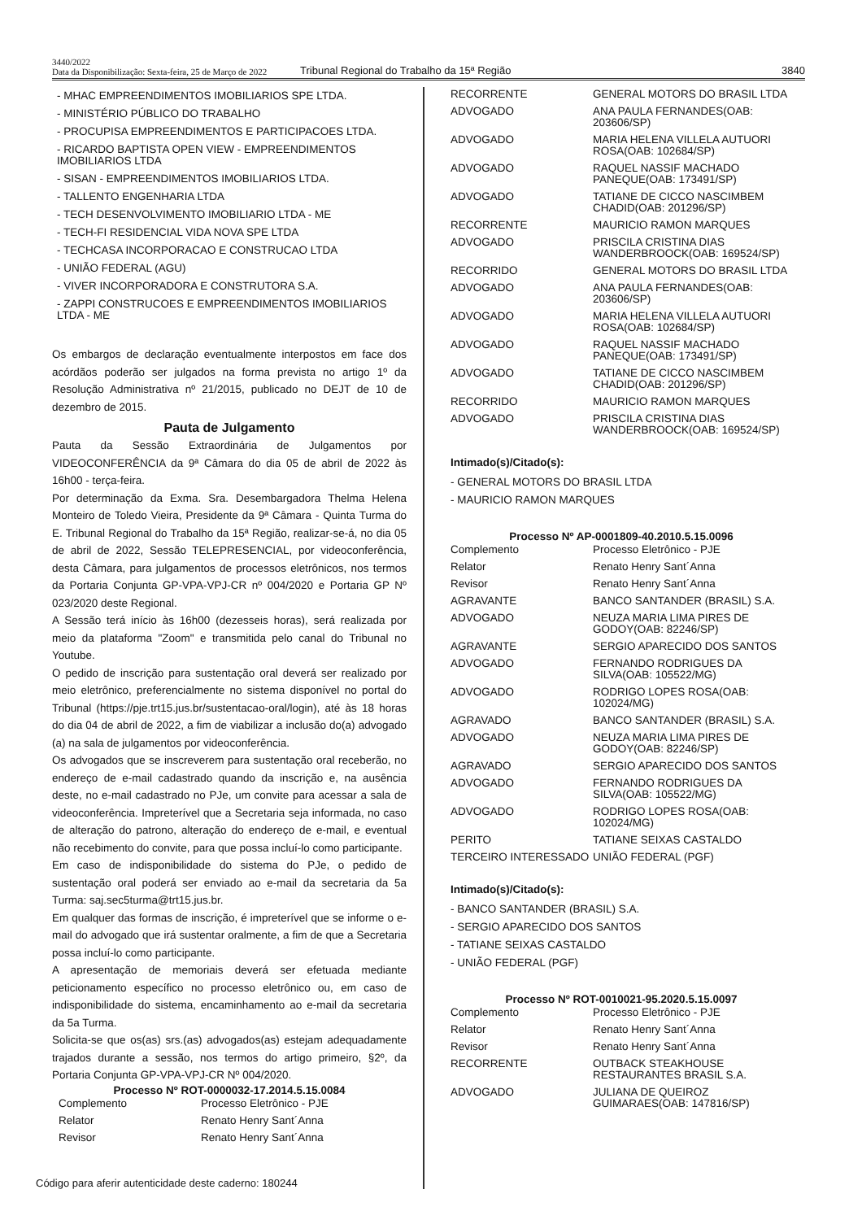3440/2022
Data da Disponibilização: Sexta-feira, 25 de Março de 2022
Tribunal Regional do Trabalho da 15ª Região
3840
- MHAC EMPREENDIMENTOS IMOBILIARIOS SPE LTDA.
- MINISTÉRIO PÚBLICO DO TRABALHO
- PROCUPISA EMPREENDIMENTOS E PARTICIPACOES LTDA.
- RICARDO BAPTISTA OPEN VIEW - EMPREENDIMENTOS IMOBILIARIOS LTDA
- SISAN - EMPREENDIMENTOS IMOBILIARIOS LTDA.
- TALLENTO ENGENHARIA LTDA
- TECH DESENVOLVIMENTO IMOBILIARIO LTDA - ME
- TECH-FI RESIDENCIAL VIDA NOVA SPE LTDA
- TECHCASA INCORPORACAO E CONSTRUCAO LTDA
- UNIÃO FEDERAL (AGU)
- VIVER INCORPORADORA E CONSTRUTORA S.A.
- ZAPPI CONSTRUCOES E EMPREENDIMENTOS IMOBILIARIOS LTDA - ME
Os embargos de declaração eventualmente interpostos em face dos acórdãos poderão ser julgados na forma prevista no artigo 1º da Resolução Administrativa nº 21/2015, publicado no DEJT de 10 de dezembro de 2015.
Pauta de Julgamento
Pauta da Sessão Extraordinária de Julgamentos por VIDEOCONFERÊNCIA da 9ª Câmara do dia 05 de abril de 2022 às 16h00 - terça-feira.
Por determinação da Exma. Sra. Desembargadora Thelma Helena Monteiro de Toledo Vieira, Presidente da 9ª Câmara - Quinta Turma do E. Tribunal Regional do Trabalho da 15ª Região, realizar-se-á, no dia 05 de abril de 2022, Sessão TELEPRESENCIAL, por videoconferência, desta Câmara, para julgamentos de processos eletrônicos, nos termos da Portaria Conjunta GP-VPA-VPJ-CR nº 004/2020 e Portaria GP Nº 023/2020 deste Regional.
A Sessão terá início às 16h00 (dezesseis horas), será realizada por meio da plataforma "Zoom" e transmitida pelo canal do Tribunal no Youtube.
O pedido de inscrição para sustentação oral deverá ser realizado por meio eletrônico, preferencialmente no sistema disponível no portal do Tribunal (https://pje.trt15.jus.br/sustentacao-oral/login), até às 18 horas do dia 04 de abril de 2022, a fim de viabilizar a inclusão do(a) advogado (a) na sala de julgamentos por videoconferência.
Os advogados que se inscreverem para sustentação oral receberão, no endereço de e-mail cadastrado quando da inscrição e, na ausência deste, no e-mail cadastrado no PJe, um convite para acessar a sala de videoconferência. Impreterível que a Secretaria seja informada, no caso de alteração do patrono, alteração do endereço de e-mail, e eventual não recebimento do convite, para que possa incluí-lo como participante.
Em caso de indisponibilidade do sistema do PJe, o pedido de sustentação oral poderá ser enviado ao e-mail da secretaria da 5a Turma: saj.sec5turma@trt15.jus.br.
Em qualquer das formas de inscrição, é impreterível que se informe o e-mail do advogado que irá sustentar oralmente, a fim de que a Secretaria possa incluí-lo como participante.
A apresentação de memoriais deverá ser efetuada mediante peticionamento específico no processo eletrônico ou, em caso de indisponibilidade do sistema, encaminhamento ao e-mail da secretaria da 5a Turma.
Solicita-se que os(as) srs.(as) advogados(as) estejam adequadamente trajados durante a sessão, nos termos do artigo primeiro, §2º, da Portaria Conjunta GP-VPA-VPJ-CR Nº 004/2020.
Processo Nº ROT-0000032-17.2014.5.15.0084
| Complemento | Processo Eletrônico - PJE |
| Relator | Renato Henry Sant´Anna |
| Revisor | Renato Henry Sant´Anna |
Código para aferir autenticidade deste caderno: 180244
| RECORRENTE | GENERAL MOTORS DO BRASIL LTDA |
| ADVOGADO | ANA PAULA FERNANDES(OAB: 203606/SP) |
| ADVOGADO | MARIA HELENA VILLELA AUTUORI ROSA(OAB: 102684/SP) |
| ADVOGADO | RAQUEL NASSIF MACHADO PANEQUE(OAB: 173491/SP) |
| ADVOGADO | TATIANE DE CICCO NASCIMBEM CHADID(OAB: 201296/SP) |
| RECORRENTE | MAURICIO RAMON MARQUES |
| ADVOGADO | PRISCILA CRISTINA DIAS WANDERBROOCK(OAB: 169524/SP) |
| RECORRIDO | GENERAL MOTORS DO BRASIL LTDA |
| ADVOGADO | ANA PAULA FERNANDES(OAB: 203606/SP) |
| ADVOGADO | MARIA HELENA VILLELA AUTUORI ROSA(OAB: 102684/SP) |
| ADVOGADO | RAQUEL NASSIF MACHADO PANEQUE(OAB: 173491/SP) |
| ADVOGADO | TATIANE DE CICCO NASCIMBEM CHADID(OAB: 201296/SP) |
| RECORRIDO | MAURICIO RAMON MARQUES |
| ADVOGADO | PRISCILA CRISTINA DIAS WANDERBROOCK(OAB: 169524/SP) |
Intimado(s)/Citado(s):
- GENERAL MOTORS DO BRASIL LTDA
- MAURICIO RAMON MARQUES
Processo Nº AP-0001809-40.2010.5.15.0096
| Complemento | Processo Eletrônico - PJE |
| Relator | Renato Henry Sant´Anna |
| Revisor | Renato Henry Sant´Anna |
| AGRAVANTE | BANCO SANTANDER (BRASIL) S.A. |
| ADVOGADO | NEUZA MARIA LIMA PIRES DE GODOY(OAB: 82246/SP) |
| AGRAVANTE | SERGIO APARECIDO DOS SANTOS |
| ADVOGADO | FERNANDO RODRIGUES DA SILVA(OAB: 105522/MG) |
| ADVOGADO | RODRIGO LOPES ROSA(OAB: 102024/MG) |
| AGRAVADO | BANCO SANTANDER (BRASIL) S.A. |
| ADVOGADO | NEUZA MARIA LIMA PIRES DE GODOY(OAB: 82246/SP) |
| AGRAVADO | SERGIO APARECIDO DOS SANTOS |
| ADVOGADO | FERNANDO RODRIGUES DA SILVA(OAB: 105522/MG) |
| ADVOGADO | RODRIGO LOPES ROSA(OAB: 102024/MG) |
| PERITO | TATIANE SEIXAS CASTALDO |
| TERCEIRO INTERESSADO | UNIÃO FEDERAL (PGF) |
Intimado(s)/Citado(s):
- BANCO SANTANDER (BRASIL) S.A.
- SERGIO APARECIDO DOS SANTOS
- TATIANE SEIXAS CASTALDO
- UNIÃO FEDERAL (PGF)
Processo Nº ROT-0010021-95.2020.5.15.0097
| Complemento | Processo Eletrônico - PJE |
| Relator | Renato Henry Sant´Anna |
| Revisor | Renato Henry Sant´Anna |
| RECORRENTE | OUTBACK STEAKHOUSE RESTAURANTES BRASIL S.A. |
| ADVOGADO | JULIANA DE QUEIROZ GUIMARAES(OAB: 147816/SP) |